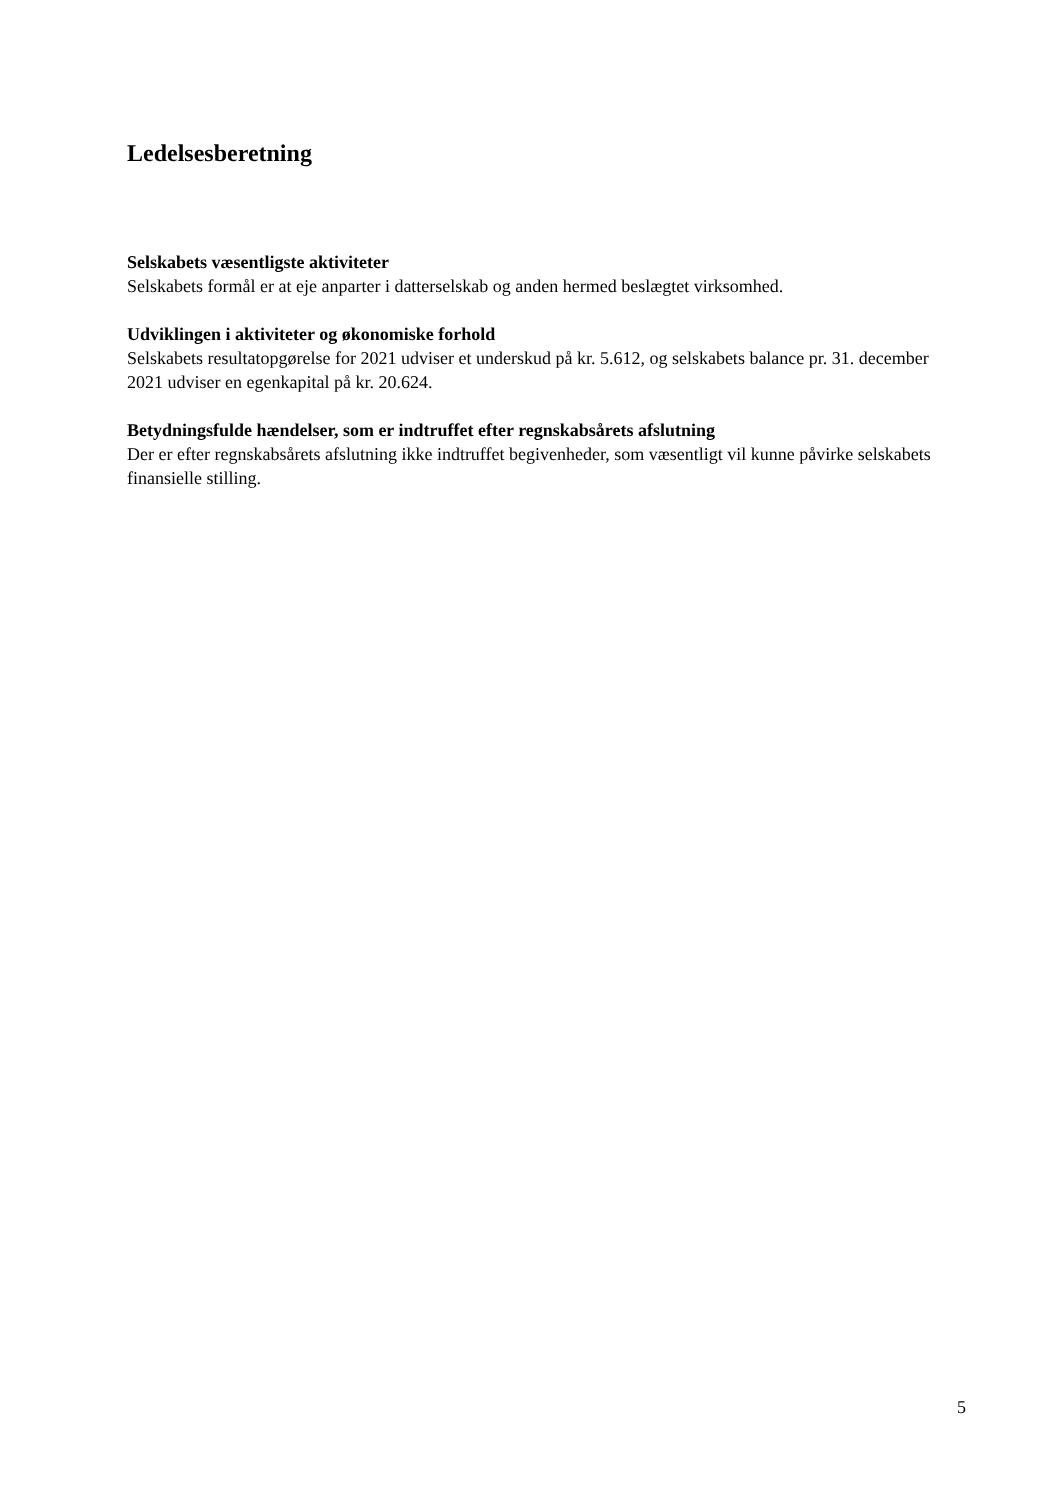Ledelsesberetning
Selskabets væsentligste aktiviteter
Selskabets formål er at eje anparter i datterselskab og anden hermed beslægtet virksomhed.
Udviklingen i aktiviteter og økonomiske forhold
Selskabets resultatopgørelse for 2021 udviser et underskud på kr. 5.612, og selskabets balance pr. 31. december 2021 udviser en egenkapital på kr. 20.624.
Betydningsfulde hændelser, som er indtruffet efter regnskabsårets afslutning
Der er efter regnskabsårets afslutning ikke indtruffet begivenheder, som væsentligt vil kunne påvirke selskabets finansielle stilling.
5